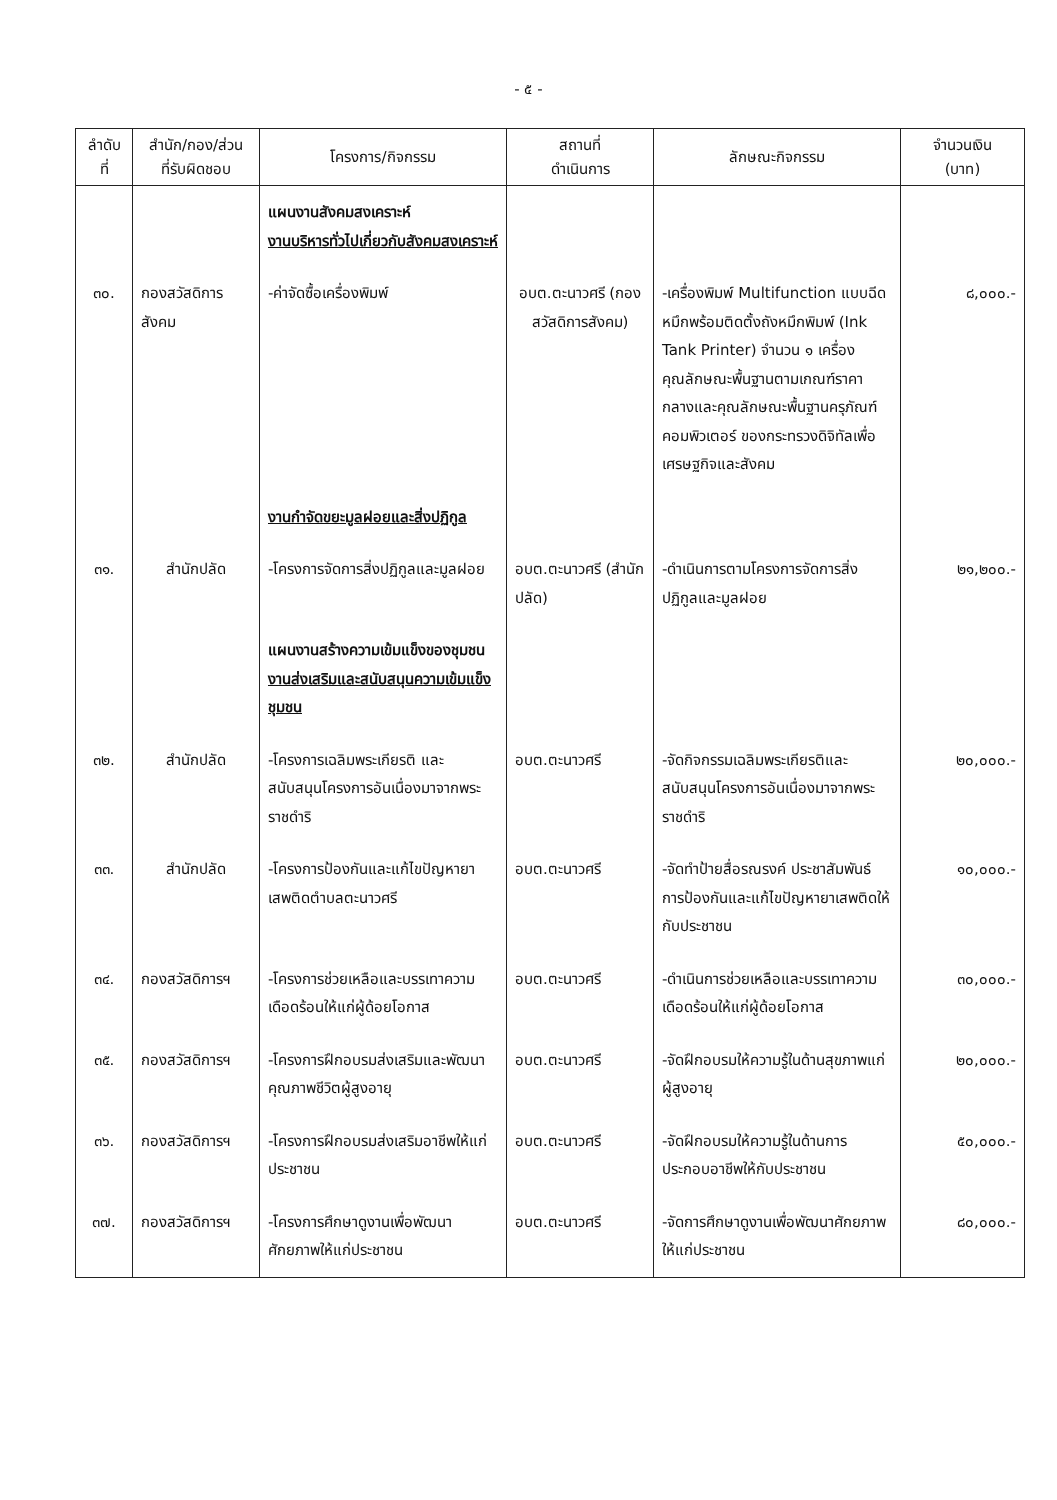- ๕ -
| ลำดับ ที่ | สำนัก/กอง/ส่วน ที่รับผิดชอบ | โครงการ/กิจกรรม | สถานที่ ดำเนินการ | ลักษณะกิจกรรม | จำนวนเงิน (บาท) |
| --- | --- | --- | --- | --- | --- |
| | | แผนงานสังคมสงเคราะห์ งานบริหารทั่วไปเกี่ยวกับสังคมสงเคราะห์ | | | |
| ๓๐. | กองสวัสดิการสังคม | -ค่าจัดซื้อเครื่องพิมพ์ | อบต.ตะนาวศรี (กองสวัสดิการสังคม) | -เครื่องพิมพ์ Multifunction แบบฉีดหมึกพร้อมติดตั้งถังหมึกพิมพ์ (Ink Tank Printer) จำนวน ๑ เครื่อง คุณลักษณะพื้นฐานตามเกณฑ์ราคากลางและคุณลักษณะพื้นฐานครุภัณฑ์คอมพิวเตอร์ ของกระทรวงดิจิทัลเพื่อเศรษฐกิจและสังคม | ๘,๐๐๐.- |
| | | งานกำจัดขยะมูลฝอยและสิ่งปฏิกูล | | | |
| ๓๑. | สำนักปลัด | -โครงการจัดการสิ่งปฏิกูลและมูลฝอย | อบต.ตะนาวศรี (สำนักปลัด) | -ดำเนินการตามโครงการจัดการสิ่งปฏิกูลและมูลฝอย | ๒๑,๒๐๐.- |
| | | แผนงานสร้างความเข้มแข็งของชุมชน งานส่งเสริมและสนับสนุนความเข้มแข็งชุมชน | | | |
| ๓๒. | สำนักปลัด | -โครงการเฉลิมพระเกียรติ และสนับสนุนโครงการอันเนื่องมาจากพระราชดำริ | อบต.ตะนาวศรี | -จัดกิจกรรมเฉลิมพระเกียรติและสนับสนุนโครงการอันเนื่องมาจากพระราชดำริ | ๒๐,๐๐๐.- |
| ๓๓. | สำนักปลัด | -โครงการป้องกันและแก้ไขปัญหายาเสพติดตำบลตะนาวศรี | อบต.ตะนาวศรี | -จัดทำป้ายสื่อรณรงค์ ประชาสัมพันธ์การป้องกันและแก้ไขปัญหายาเสพติดให้กับประชาชน | ๑๐,๐๐๐.- |
| ๓๔. | กองสวัสดิการฯ | -โครงการช่วยเหลือและบรรเทาความเดือดร้อนให้แก่ผู้ด้อยโอกาส | อบต.ตะนาวศรี | -ดำเนินการช่วยเหลือและบรรเทาความเดือดร้อนให้แก่ผู้ด้อยโอกาส | ๓๐,๐๐๐.- |
| ๓๕. | กองสวัสดิการฯ | -โครงการฝึกอบรมส่งเสริมและพัฒนาคุณภาพชีวิตผู้สูงอายุ | อบต.ตะนาวศรี | -จัดฝึกอบรมให้ความรู้ในด้านสุขภาพแก่ผู้สูงอายุ | ๒๐,๐๐๐.- |
| ๓๖. | กองสวัสดิการฯ | -โครงการฝึกอบรมส่งเสริมอาชีพให้แก่ประชาชน | อบต.ตะนาวศรี | -จัดฝึกอบรมให้ความรู้ในด้านการประกอบอาชีพให้กับประชาชน | ๕๐,๐๐๐.- |
| ๓๗. | กองสวัสดิการฯ | -โครงการศึกษาดูงานเพื่อพัฒนาศักยภาพให้แก่ประชาชน | อบต.ตะนาวศรี | -จัดการศึกษาดูงานเพื่อพัฒนาศักยภาพให้แก่ประชาชน | ๘๐,๐๐๐.- |